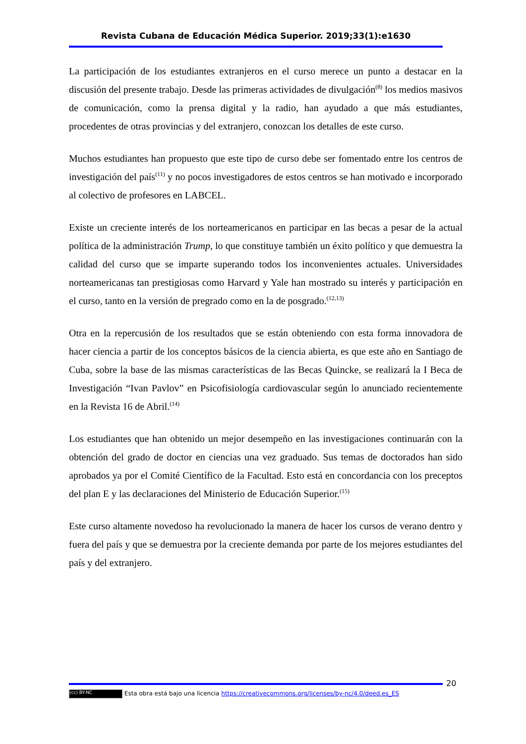Revista Cubana de Educación Médica Superior. 2019;33(1):e1630
La participación de los estudiantes extranjeros en el curso merece un punto a destacar en la discusión del presente trabajo. Desde las primeras actividades de divulgación<sup>(8)</sup> los medios masivos de comunicación, como la prensa digital y la radio, han ayudado a que más estudiantes, procedentes de otras provincias y del extranjero, conozcan los detalles de este curso.
Muchos estudiantes han propuesto que este tipo de curso debe ser fomentado entre los centros de investigación del país<sup>(11)</sup> y no pocos investigadores de estos centros se han motivado e incorporado al colectivo de profesores en LABCEL.
Existe un creciente interés de los norteamericanos en participar en las becas a pesar de la actual política de la administración Trump, lo que constituye también un éxito político y que demuestra la calidad del curso que se imparte superando todos los inconvenientes actuales. Universidades norteamericanas tan prestigiosas como Harvard y Yale han mostrado su interés y participación en el curso, tanto en la versión de pregrado como en la de posgrado.<sup>(12,13)</sup>
Otra en la repercusión de los resultados que se están obteniendo con esta forma innovadora de hacer ciencia a partir de los conceptos básicos de la ciencia abierta, es que este año en Santiago de Cuba, sobre la base de las mismas características de las Becas Quincke, se realizará la I Beca de Investigación “Ivan Pavlov” en Psicofisiología cardiovascular según lo anunciado recientemente en la Revista 16 de Abril.<sup>(14)</sup>
Los estudiantes que han obtenido un mejor desempeño en las investigaciones continuarán con la obtención del grado de doctor en ciencias una vez graduado. Sus temas de doctorados han sido aprobados ya por el Comité Científico de la Facultad. Esto está en concordancia con los preceptos del plan E y las declaraciones del Ministerio de Educación Superior.<sup>(15)</sup>
Este curso altamente novedoso ha revolucionado la manera de hacer los cursos de verano dentro y fuera del país y que se demuestra por la creciente demanda por parte de los mejores estudiantes del país y del extranjero.
20
(cc) BY-NC Esta obra está bajo una licencia https://creativecommons.org/licenses/by-nc/4.0/deed.es_ES